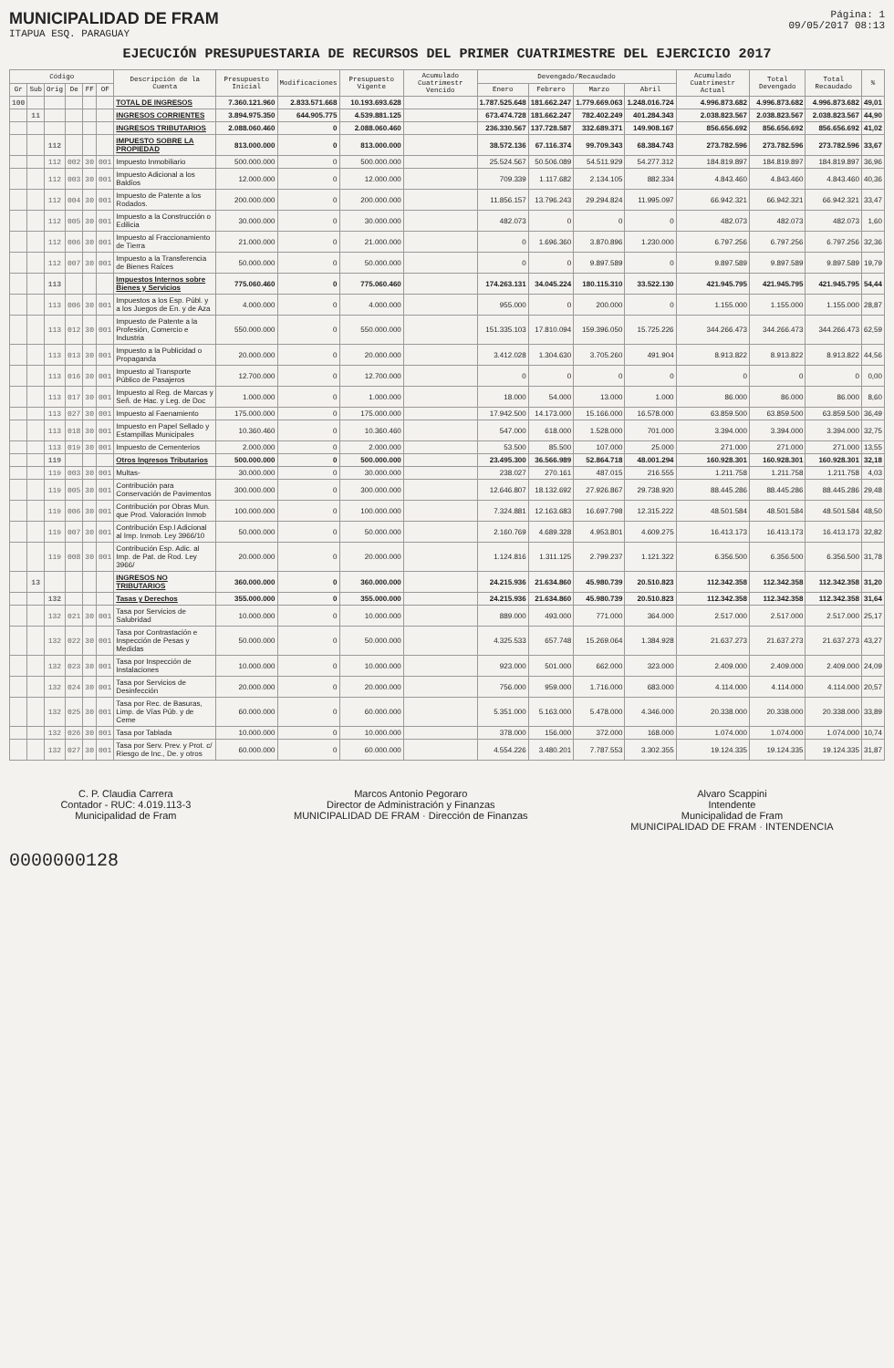MUNICIPALIDAD DE FRAM
ITAPUA ESQ. PARAGUAY
Página: 1
09/05/2017 08:13
EJECUCIÓN PRESUPUESTARIA DE RECURSOS DEL PRIMER CUATRIMESTRE DEL EJERCICIO 2017
| Código | | | | | | Descripción de la Cuenta | Presupuesto Inicial | Modificaciones | Presupuesto Vigente | Acumulado Cuatrimestr Vencido | Devengado/Recaudado | | | | Acumulado Cuatrimestr Actual | Total Devengado | Total Recaudado | % |
| --- | --- | --- | --- | --- | --- | --- | --- | --- | --- | --- | --- | --- | --- | --- | --- | --- | --- | --- |
| Gr | Sub | Orig | De | FF | OF | | | | | | Enero | Febrero | Marzo | Abril | | | | |
| 100 | | | | | | TOTAL DE INGRESOS | 7.360.121.960 | 2.833.571.668 | 10.193.693.628 | | 1.787.525.648 | 181.662.247 | 1.779.669.063 | 1.248.016.724 | 4.996.873.682 | 4.996.873.682 | 4.996.873.682 | 49,01 |
| | 11 | | | | | INGRESOS CORRIENTES | 3.894.975.350 | 644.905.775 | 4.539.881.125 | | 673.474.728 | 181.662.247 | 782.402.249 | 401.284.343 | 2.038.823.567 | 2.038.823.567 | 2.038.823.567 | 44,90 |
| | | | | | | INGRESOS TRIBUTARIOS | 2.088.060.460 | 0 | 2.088.060.460 | | 236.330.567 | 137.728.587 | 332.689.371 | 149.908.167 | 856.656.692 | 856.656.692 | 856.656.692 | 41,02 |
| | | 112 | | | | IMPUESTO SOBRE LA PROPIEDAD | 813.000.000 | 0 | 813.000.000 | | 38.572.136 | 67.116.374 | 99.709.343 | 68.384.743 | 273.782.596 | 273.782.596 | 273.782.596 | 33,67 |
| | | 112 | 002 | 30 | 001 | Impuesto Inmobiliario | 500.000.000 | 0 | 500.000.000 | | 25.524.567 | 50.506.089 | 54.511.929 | 54.277.312 | 184.819.897 | 184.819.897 | 184.819.897 | 36,96 |
| | | 112 | 003 | 30 | 001 | Impuesto Adicional a los Baldíos | 12.000.000 | 0 | 12.000.000 | | 709.339 | 1.117.682 | 2.134.105 | 882.334 | 4.843.460 | 4.843.460 | 4.843.460 | 40,36 |
| | | 112 | 004 | 30 | 001 | Impuesto de Patente a los Rodados. | 200.000.000 | 0 | 200.000.000 | | 11.856.157 | 13.796.243 | 29.294.824 | 11.995.097 | 66.942.321 | 66.942.321 | 66.942.321 | 33,47 |
| | | 112 | 005 | 30 | 001 | Impuesto a la Construcción o Edilicia | 30.000.000 | 0 | 30.000.000 | | 482.073 | 0 | 0 | 0 | 482.073 | 482.073 | 482.073 | 1,60 |
| | | 112 | 006 | 30 | 001 | Impuesto al Fraccionamiento de Tierra | 21.000.000 | 0 | 21.000.000 | | 0 | 1.696.360 | 3.870.896 | 1.230.000 | 6.797.256 | 6.797.256 | 6.797.256 | 32,36 |
| | | 112 | 007 | 30 | 001 | Impuesto a la Transferencia de Bienes Raíces | 50.000.000 | 0 | 50.000.000 | | 0 | 0 | 9.897.589 | 0 | 9.897.589 | 9.897.589 | 9.897.589 | 19,79 |
| | | 113 | | | | Impuestos Internos sobre Bienes y Servicios | 775.060.460 | 0 | 775.060.460 | | 174.263.131 | 34.045.224 | 180.115.310 | 33.522.130 | 421.945.795 | 421.945.795 | 421.945.795 | 54,44 |
| | | 113 | 006 | 30 | 001 | Impuestos a los Esp. Públ. y a los Juegos de En. y de Aza | 4.000.000 | 0 | 4.000.000 | | 955.000 | 0 | 200.000 | 0 | 1.155.000 | 1.155.000 | 1.155.000 | 28,87 |
| | | 113 | 012 | 30 | 001 | Impuesto de Patente a la Profesión, Comercio e Industria | 550.000.000 | 0 | 550.000.000 | | 151.335.103 | 17.810.094 | 159.396.050 | 15.725.226 | 344.266.473 | 344.266.473 | 344.266.473 | 62,59 |
| | | 113 | 013 | 30 | 001 | Impuesto a la Publicidad o Propaganda | 20.000.000 | 0 | 20.000.000 | | 3.412.028 | 1.304.630 | 3.705.260 | 491.904 | 8.913.822 | 8.913.822 | 8.913.822 | 44,56 |
| | | 113 | 016 | 30 | 001 | Impuesto al Transporte Público de Pasajeros | 12.700.000 | 0 | 12.700.000 | | 0 | 0 | 0 | 0 | 0 | 0 | 0 | 0,00 |
| | | 113 | 017 | 30 | 001 | Impuesto al Reg. de Marcas y Señ. de Hac. y Leg. de Doc | 1.000.000 | 0 | 1.000.000 | | 18.000 | 54.000 | 13.000 | 1.000 | 86.000 | 86.000 | 86.000 | 8,60 |
| | | 113 | 027 | 30 | 001 | Impuesto al Faenamiento | 175.000.000 | 0 | 175.000.000 | | 17.942.500 | 14.173.000 | 15.166.000 | 16.578.000 | 63.859.500 | 63.859.500 | 63.859.500 | 36,49 |
| | | 113 | 018 | 30 | 001 | Impuesto en Papel Sellado y Estampillas Municipales | 10.360.460 | 0 | 10.360.460 | | 547.000 | 618.000 | 1.528.000 | 701.000 | 3.394.000 | 3.394.000 | 3.394.000 | 32,75 |
| | | 113 | 019 | 30 | 001 | Impuesto de Cementerios | 2.000.000 | 0 | 2.000.000 | | 53.500 | 85.500 | 107.000 | 25.000 | 271.000 | 271.000 | 271.000 | 13,55 |
| | | 119 | | | | Otros Ingresos Tributarios | 500.000.000 | 0 | 500.000.000 | | 23.495.300 | 36.566.989 | 52.864.718 | 48.001.294 | 160.928.301 | 160.928.301 | 160.928.301 | 32,18 |
| | | 119 | 003 | 30 | 001 | Multas- | 30.000.000 | 0 | 30.000.000 | | 238.027 | 270.161 | 487.015 | 216.555 | 1.211.758 | 1.211.758 | 1.211.758 | 4,03 |
| | | 119 | 005 | 30 | 001 | Contribución para Conservación de Pavimentos | 300.000.000 | 0 | 300.000.000 | | 12.646.807 | 18.132.692 | 27.926.867 | 29.738.920 | 88.445.286 | 88.445.286 | 88.445.286 | 29,48 |
| | | 119 | 006 | 30 | 001 | Contribución por Obras Mun. que Prod. Valoración Inmob | 100.000.000 | 0 | 100.000.000 | | 7.324.881 | 12.163.683 | 16.697.798 | 12.315.222 | 48.501.584 | 48.501.584 | 48.501.584 | 48,50 |
| | | 119 | 007 | 30 | 001 | Contribución Esp.l Adicional al Imp. Inmob. Ley 3966/10 | 50.000.000 | 0 | 50.000.000 | | 2.160.769 | 4.689.328 | 4.953.801 | 4.609.275 | 16.413.173 | 16.413.173 | 16.413.173 | 32,82 |
| | | 119 | 008 | 30 | 001 | Contribución Esp. Adic. al Imp. de Pat. de Rod. Ley 3966/ | 20.000.000 | 0 | 20.000.000 | | 1.124.816 | 1.311.125 | 2.799.237 | 1.121.322 | 6.356.500 | 6.356.500 | 6.356.500 | 31,78 |
| | 13 | | | | | INGRESOS NO TRIBUTARIOS | 360.000.000 | 0 | 360.000.000 | | 24.215.936 | 21.634.860 | 45.980.739 | 20.510.823 | 112.342.358 | 112.342.358 | 112.342.358 | 31,20 |
| | | 132 | | | | Tasas y Derechos | 355.000.000 | 0 | 355.000.000 | | 24.215.936 | 21.634.860 | 45.980.739 | 20.510.823 | 112.342.358 | 112.342.358 | 112.342.358 | 31,64 |
| | | 132 | 021 | 30 | 001 | Tasa por Servicios de Salubridad | 10.000.000 | 0 | 10.000.000 | | 889.000 | 493.000 | 771.000 | 364.000 | 2.517.000 | 2.517.000 | 2.517.000 | 25,17 |
| | | 132 | 022 | 30 | 001 | Tasa por Contrastación e Inspección de Pesas y Medidas | 50.000.000 | 0 | 50.000.000 | | 4.325.533 | 657.748 | 15.269.064 | 1.384.928 | 21.637.273 | 21.637.273 | 21.637.273 | 43,27 |
| | | 132 | 023 | 30 | 001 | Tasa por Inspección de Instalaciones | 10.000.000 | 0 | 10.000.000 | | 923.000 | 501.000 | 662.000 | 323.000 | 2.409.000 | 2.409.000 | 2.409.000 | 24,09 |
| | | 132 | 024 | 30 | 001 | Tasa por Servicios de Desinfección | 20.000.000 | 0 | 20.000.000 | | 756.000 | 959.000 | 1.716.000 | 683.000 | 4.114.000 | 4.114.000 | 4.114.000 | 20,57 |
| | | 132 | 025 | 30 | 001 | Tasa por Rec. de Basuras, Limp. de Vías Púb. y de Ceme | 60.000.000 | 0 | 60.000.000 | | 5.351.000 | 5.163.000 | 5.478.000 | 4.346.000 | 20.338.000 | 20.338.000 | 20.338.000 | 33,89 |
| | | 132 | 026 | 30 | 001 | Tasa por Tablada | 10.000.000 | 0 | 10.000.000 | | 378.000 | 156.000 | 372.000 | 168.000 | 1.074.000 | 1.074.000 | 1.074.000 | 10,74 |
| | | 132 | 027 | 30 | 001 | Tasa por Serv. Prev. y Prot. c/ Riesgo de Inc., De. y otros | 60.000.000 | 0 | 60.000.000 | | 4.554.226 | 3.480.201 | 7.787.553 | 3.302.355 | 19.124.335 | 19.124.335 | 19.124.335 | 31,87 |
C. P. Claudia Carrera
Contador - RUC: 4.019.113-3
Municipalidad de Fram
Marcos Antonio Pegoraro
Director de Administración y Finanzas
MUNICIPALIDAD DE FRAM · Dirección de Finanzas
Alvaro Scappini
Intendente
Municipalidad de Fram
MUNICIPALIDAD DE FRAM · INTENDENCIA
0000000128